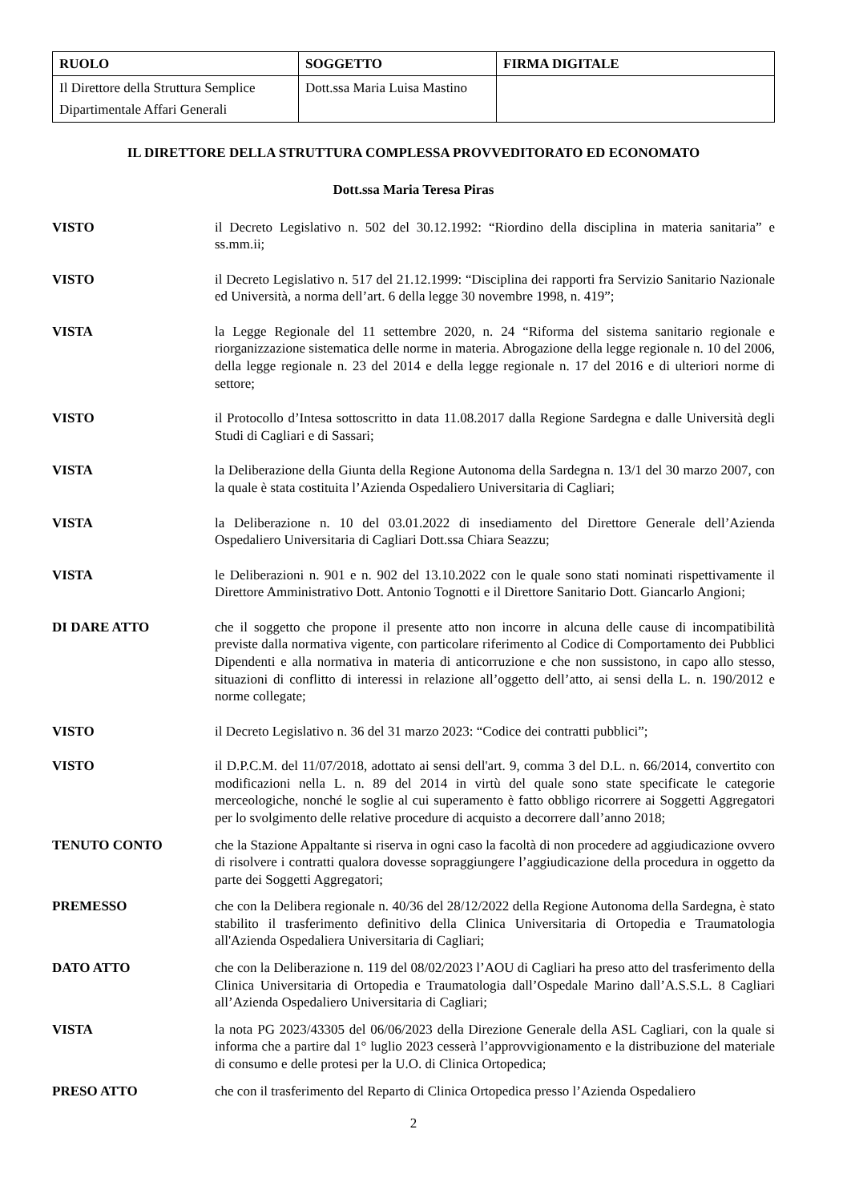| RUOLO | SOGGETTO | FIRMA DIGITALE |
| --- | --- | --- |
| Il Direttore della Struttura Semplice Dipartimentale Affari Generali | Dott.ssa Maria Luisa Mastino | |
IL DIRETTORE DELLA STRUTTURA COMPLESSA PROVVEDITORATO ED ECONOMATO
Dott.ssa Maria Teresa Piras
VISTO il Decreto Legislativo n. 502 del 30.12.1992: “Riordino della disciplina in materia sanitaria” e ss.mm.ii;
VISTO il Decreto Legislativo n. 517 del 21.12.1999: “Disciplina dei rapporti fra Servizio Sanitario Nazionale ed Università, a norma dell’art. 6 della legge 30 novembre 1998, n. 419”;
VISTA la Legge Regionale del 11 settembre 2020, n. 24 “Riforma del sistema sanitario regionale e riorganizzazione sistematica delle norme in materia. Abrogazione della legge regionale n. 10 del 2006, della legge regionale n. 23 del 2014 e della legge regionale n. 17 del 2016 e di ulteriori norme di settore;
VISTO il Protocollo d’Intesa sottoscritto in data 11.08.2017 dalla Regione Sardegna e dalle Università degli Studi di Cagliari e di Sassari;
VISTA la Deliberazione della Giunta della Regione Autonoma della Sardegna n. 13/1 del 30 marzo 2007, con la quale è stata costituita l’Azienda Ospedaliero Universitaria di Cagliari;
VISTA la Deliberazione n. 10 del 03.01.2022 di insediamento del Direttore Generale dell’Azienda Ospedaliero Universitaria di Cagliari Dott.ssa Chiara Seazzu;
VISTA le Deliberazioni n. 901 e n. 902 del 13.10.2022 con le quale sono stati nominati rispettivamente il Direttore Amministrativo Dott. Antonio Tognotti e il Direttore Sanitario Dott. Giancarlo Angioni;
DI DARE ATTO che il soggetto che propone il presente atto non incorre in alcuna delle cause di incompatibilità previste dalla normativa vigente, con particolare riferimento al Codice di Comportamento dei Pubblici Dipendenti e alla normativa in materia di anticorruzione e che non sussistono, in capo allo stesso, situazioni di conflitto di interessi in relazione all’oggetto dell’atto, ai sensi della L. n. 190/2012 e norme collegate;
VISTO il Decreto Legislativo n. 36 del 31 marzo 2023: “Codice dei contratti pubblici”;
VISTO il D.P.C.M. del 11/07/2018, adottato ai sensi dell'art. 9, comma 3 del D.L. n. 66/2014, convertito con modificazioni nella L. n. 89 del 2014 in virtù del quale sono state specificate le categorie merceologiche, nonché le soglie al cui superamento è fatto obbligo ricorrere ai Soggetti Aggregatori per lo svolgimento delle relative procedure di acquisto a decorrere dall’anno 2018;
TENUTO CONTO che la Stazione Appaltante si riserva in ogni caso la facoltà di non procedere ad aggiudicazione ovvero di risolvere i contratti qualora dovesse sopraggiungere l’aggiudicazione della procedura in oggetto da parte dei Soggetti Aggregatori;
PREMESSO che con la Delibera regionale n. 40/36 del 28/12/2022 della Regione Autonoma della Sardegna, è stato stabilito il trasferimento definitivo della Clinica Universitaria di Ortopedia e Traumatologia all'Azienda Ospedaliera Universitaria di Cagliari;
DATO ATTO che con la Deliberazione n. 119 del 08/02/2023 l’AOU di Cagliari ha preso atto del trasferimento della Clinica Universitaria di Ortopedia e Traumatologia dall’Ospedale Marino dall’A.S.S.L. 8 Cagliari all’Azienda Ospedaliero Universitaria di Cagliari;
VISTA la nota PG 2023/43305 del 06/06/2023 della Direzione Generale della ASL Cagliari, con la quale si informa che a partire dal 1° luglio 2023 cesserà l’approvvigionamento e la distribuzione del materiale di consumo e delle protesi per la U.O. di Clinica Ortopedica;
PRESO ATTO che con il trasferimento del Reparto di Clinica Ortopedica presso l’Azienda Ospedaliero
2